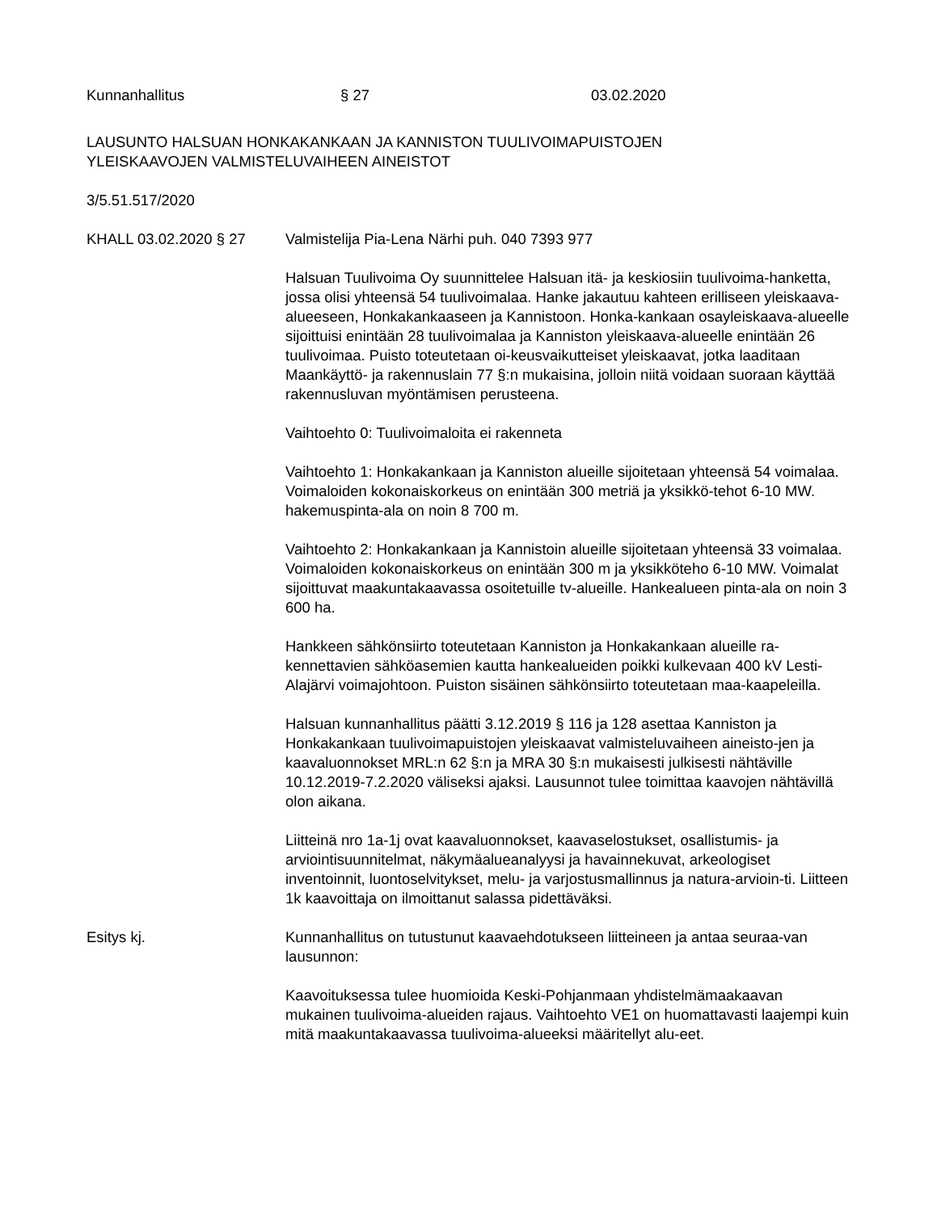Kunnanhallitus § 27 03.02.2020
LAUSUNTO HALSUAN HONKAKANKAAN JA KANNISTON TUULIVOIMAPUISTOJEN
YLEISKAAVOJEN VALMISTELUVAIHEEN AINEISTOT
3/5.51.517/2020
KHALL 03.02.2020 § 27 Valmistelija Pia-Lena Närhi puh. 040 7393 977
Halsuan Tuulivoima Oy suunnittelee Halsuan itä- ja keskiosiin tuulivoima-hanketta, jossa olisi yhteensä 54 tuulivoimalaa. Hanke jakautuu kahteen erilliseen yleiskaava-alueeseen, Honkakankaaseen ja Kannistoon. Honka-kankaan osayleiskaava-alueelle sijoittuisi enintään 28 tuulivoimalaa ja Kanniston yleiskaava-alueelle enintään 26 tuulivoimaa. Puisto toteutetaan oi-keusvaikutteiset yleiskaavat, jotka laaditaan Maankäyttö- ja rakennuslain 77 §:n mukaisina, jolloin niitä voidaan suoraan käyttää rakennusluvan myöntämisen perusteena.
Vaihtoehto 0: Tuulivoimaloita ei rakenneta
Vaihtoehto 1: Honkakankaan ja Kanniston alueille sijoitetaan yhteensä 54 voimalaa. Voimaloiden kokonaiskorkeus on enintään 300 metriä ja yksikkö-tehot 6-10 MW. hakemuspinta-ala on noin 8 700 m.
Vaihtoehto 2: Honkakankaan ja Kannistoin alueille sijoitetaan yhteensä 33 voimalaa. Voimaloiden kokonaiskorkeus on enintään 300 m ja yksikköteho 6-10 MW. Voimalat sijoittuvat maakuntakaavassa osoitetuille tv-alueille. Hankealueen pinta-ala on noin 3 600 ha.
Hankkeen sähkönsiirto toteutetaan Kanniston ja Honkakankaan alueille ra-kennettavien sähköasemien kautta hankealueiden poikki kulkevaan 400 kV Lesti-Alajärvi voimajohtoon. Puiston sisäinen sähkönsiirto toteutetaan maa-kaapeleilla.
Halsuan kunnanhallitus päätti 3.12.2019 § 116 ja 128 asettaa Kanniston ja Honkakankaan tuulivoimapuistojen yleiskaavat valmisteluvaiheen aineisto-jen ja kaavaluonnokset MRL:n 62 §:n ja MRA 30 §:n mukaisesti julkisesti nähtäville 10.12.2019-7.2.2020 väliseksi ajaksi. Lausunnot tulee toimittaa kaavojen nähtävillä olon aikana.
Liitteinä nro 1a-1j ovat kaavaluonnokset, kaavaselostukset, osallistumis- ja arviointisuunnitelmat, näkymäalueanalyysi ja havainnekuvat, arkeologiset inventoinnit, luontoselvitykset, melu- ja varjostusmallinnus ja natura-arvioin-ti. Liitteen 1k kaavoittaja on ilmoittanut salassa pidettäväksi.
Esitys kj. Kunnanhallitus on tutustunut kaavaehdotukseen liitteineen ja antaa seuraa-van lausunnon:
Kaavoituksessa tulee huomioida Keski-Pohjanmaan yhdistelmämaakaavan mukainen tuulivoima-alueiden rajaus. Vaihtoehto VE1 on huomattavasti laajempi kuin mitä maakuntakaavassa tuulivoima-alueeksi määritellyt alu-eet.